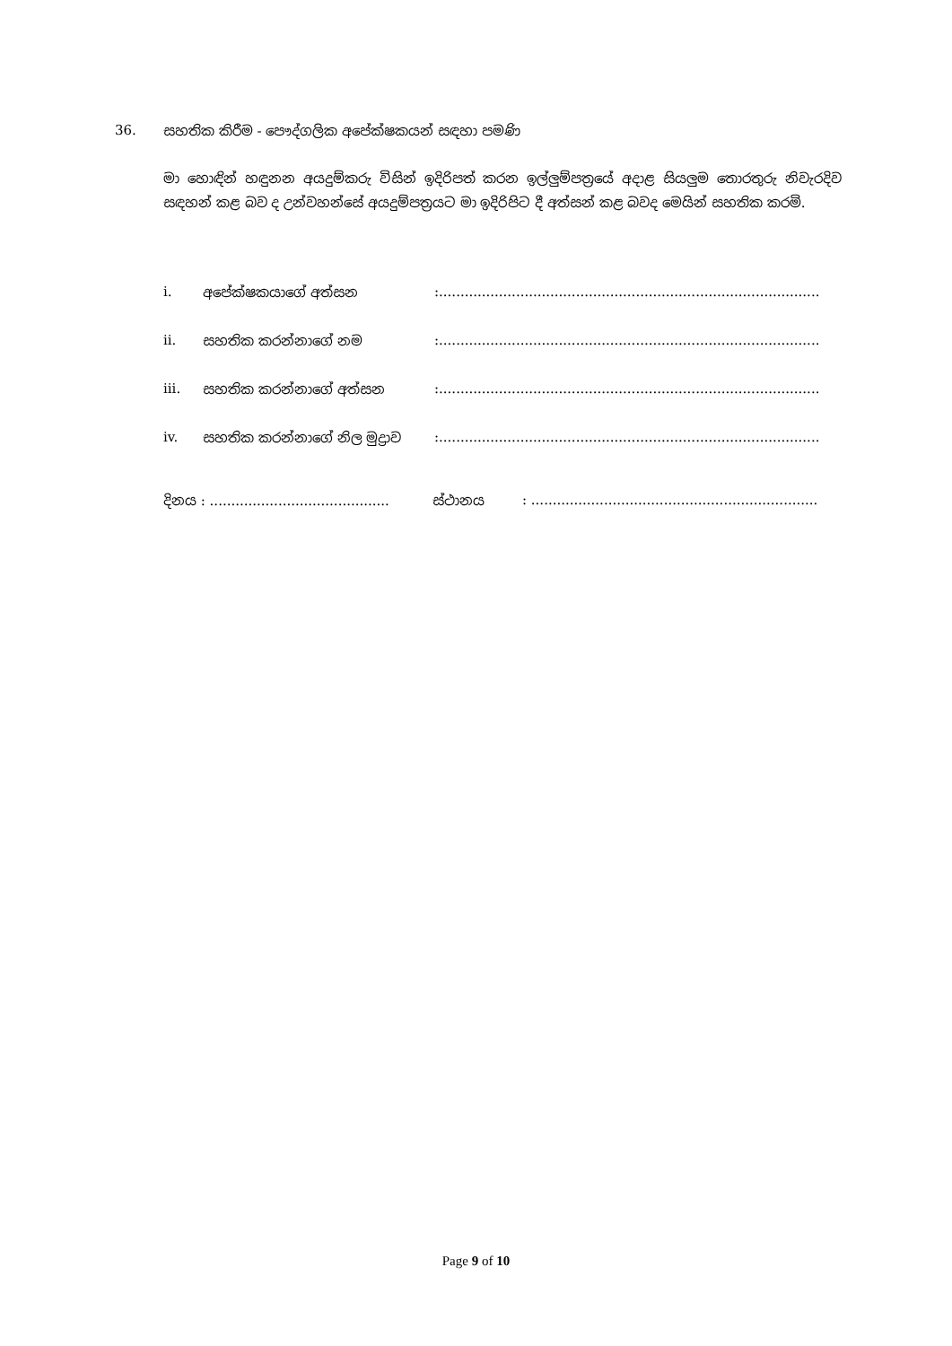36. සහතික කිරීම - පෞද්ගලික අපේක්ෂකයන් සඳහා පමණි
මා හොඳින් හඳුනන අයදුම්කරු විසින් ඉදිරිපත් කරන ඉල්ලුම්පත්‍රයේ අදාළ සියලුම තොරතුරු නිවැරදිව සඳහන් කළ බව ද උන්වහන්සේ අයදුම්පත්‍රයට මා ඉදිරිපිට දී අත්සන් කළ බවද මෙයින් සහතික කරමි.
i. අපේක්ෂකයාගේ අත්සන:.........................................................................................
ii. සහතික කරන්නාගේ නම:.........................................................................................
iii. සහතික කරන්නාගේ අත්සන:.........................................................................................
iv. සහතික කරන්නාගේ නිල මුද්‍රාව:.........................................................................................
දිනය : .......................................... ස්ථානය: ...................................................................
Page 9 of 10